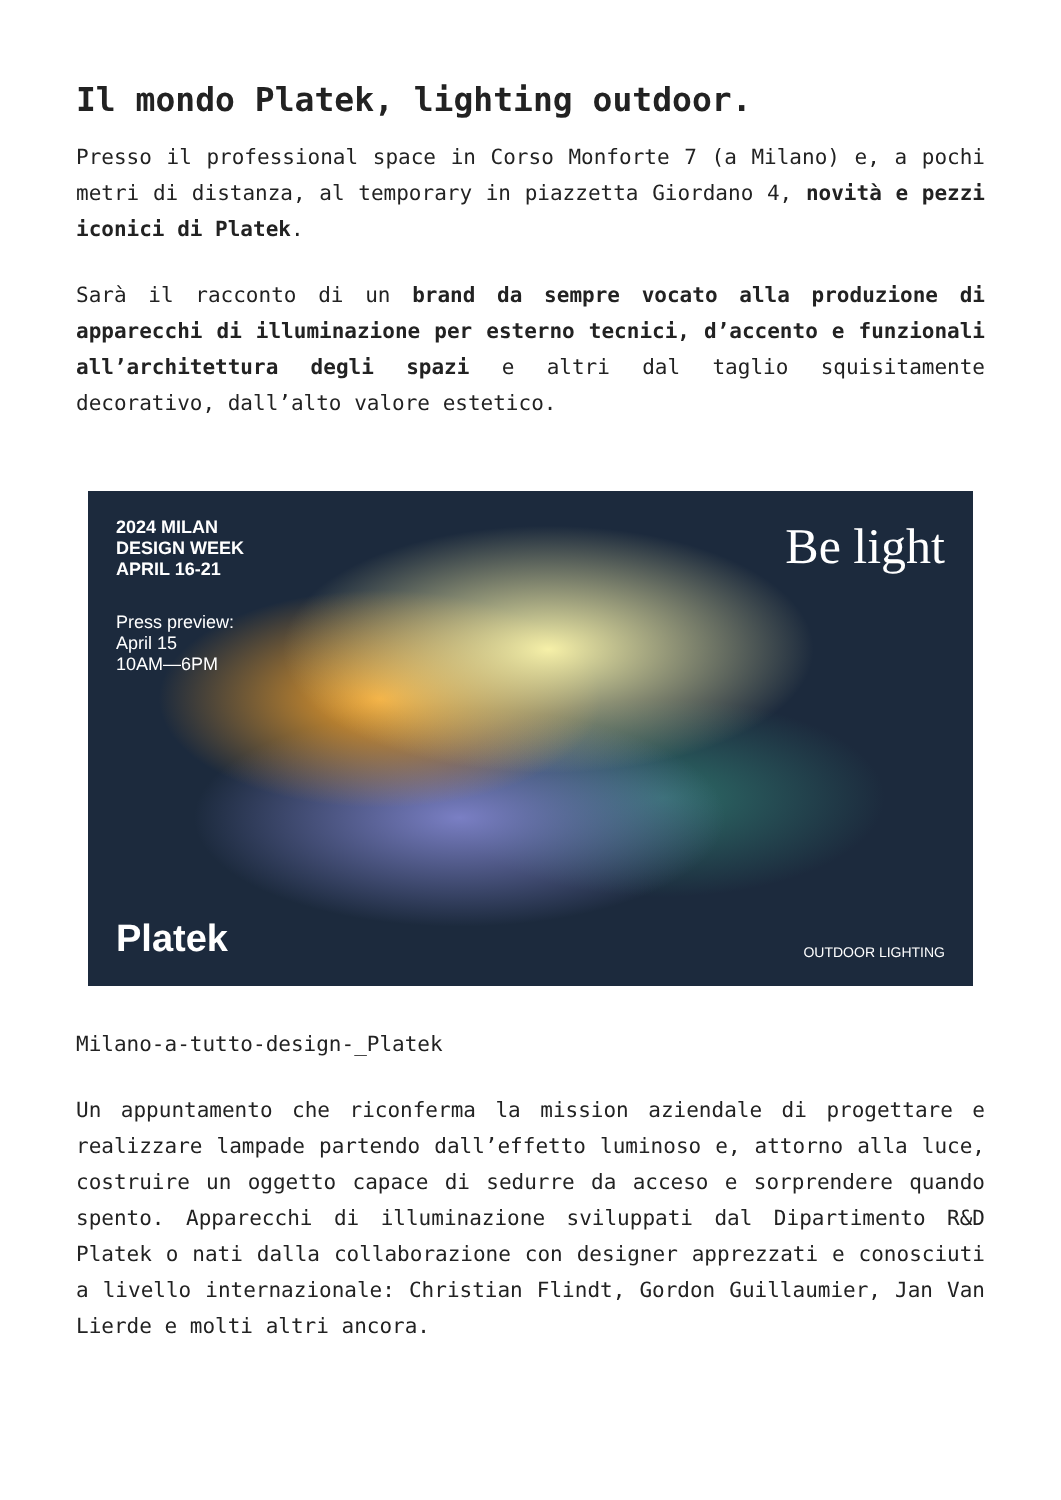Il mondo Platek, lighting outdoor.
Presso il professional space in Corso Monforte 7 (a Milano) e, a pochi metri di distanza, al temporary in piazzetta Giordano 4, novità e pezzi iconici di Platek.
Sarà il racconto di un brand da sempre vocato alla produzione di apparecchi di illuminazione per esterno tecnici, d’accento e funzionali all’architettura degli spazi e altri dal taglio squisitamente decorativo, dall’alto valore estetico.
2024 MILAN
DESIGN WEEK
APRIL 16-21
Press preview:
April 15
10AM—6PM
Be light
Platek
OUTDOOR LIGHTING
Milano-a-tutto-design-_Platek
Un appuntamento che riconferma la mission aziendale di progettare e realizzare lampade partendo dall’effetto luminoso e, attorno alla luce, costruire un oggetto capace di sedurre da acceso e sorprendere quando spento. Apparecchi di illuminazione sviluppati dal Dipartimento R&D Platek o nati dalla collaborazione con designer apprezzati e conosciuti a livello internazionale: Christian Flindt, Gordon Guillaumier, Jan Van Lierde e molti altri ancora.